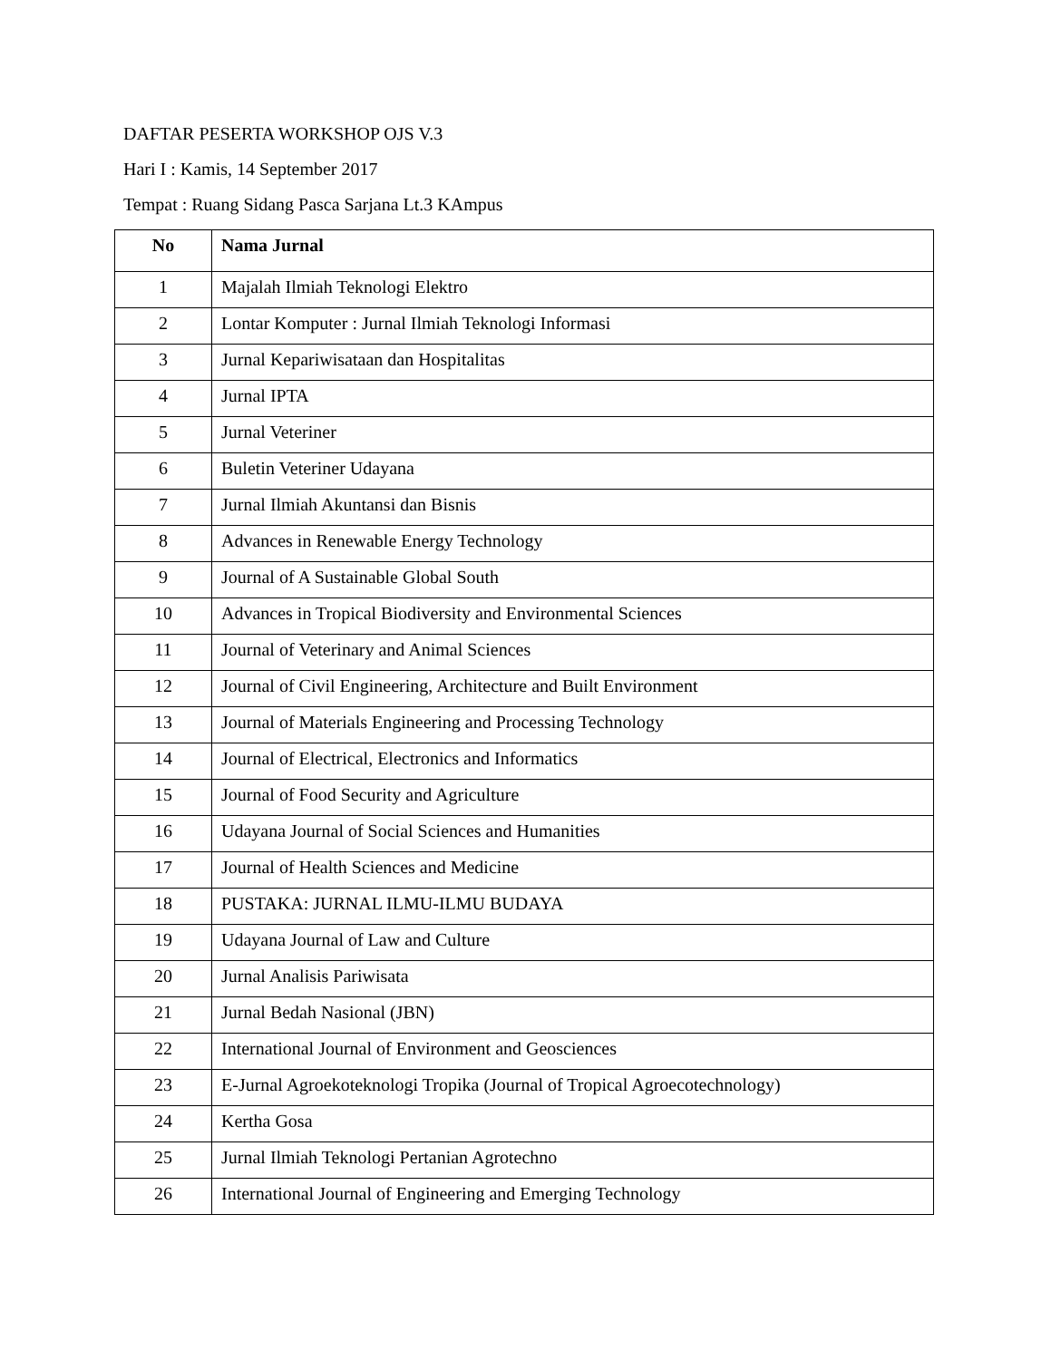DAFTAR PESERTA WORKSHOP OJS V.3
Hari I : Kamis, 14 September 2017
Tempat : Ruang Sidang Pasca Sarjana Lt.3 KAmpus
| No | Nama Jurnal |
| --- | --- |
| 1 | Majalah Ilmiah Teknologi Elektro |
| 2 | Lontar Komputer : Jurnal Ilmiah Teknologi Informasi |
| 3 | Jurnal Kepariwisataan dan Hospitalitas |
| 4 | Jurnal IPTA |
| 5 | Jurnal Veteriner |
| 6 | Buletin Veteriner Udayana |
| 7 | Jurnal Ilmiah Akuntansi dan Bisnis |
| 8 | Advances in Renewable Energy Technology |
| 9 | Journal of A Sustainable Global South |
| 10 | Advances in Tropical Biodiversity and Environmental Sciences |
| 11 | Journal of Veterinary and Animal Sciences |
| 12 | Journal of Civil Engineering, Architecture and Built Environment |
| 13 | Journal of Materials Engineering and Processing Technology |
| 14 | Journal of Electrical, Electronics and Informatics |
| 15 | Journal of Food Security and Agriculture |
| 16 | Udayana Journal of Social Sciences and Humanities |
| 17 | Journal of Health Sciences and Medicine |
| 18 | PUSTAKA: JURNAL ILMU-ILMU BUDAYA |
| 19 | Udayana Journal of Law and Culture |
| 20 | Jurnal Analisis Pariwisata |
| 21 | Jurnal Bedah Nasional (JBN) |
| 22 | International Journal of Environment and Geosciences |
| 23 | E-Jurnal Agroekoteknologi Tropika (Journal of Tropical Agroecotechnology) |
| 24 | Kertha Gosa |
| 25 | Jurnal Ilmiah Teknologi Pertanian Agrotechno |
| 26 | International Journal of Engineering and Emerging Technology |